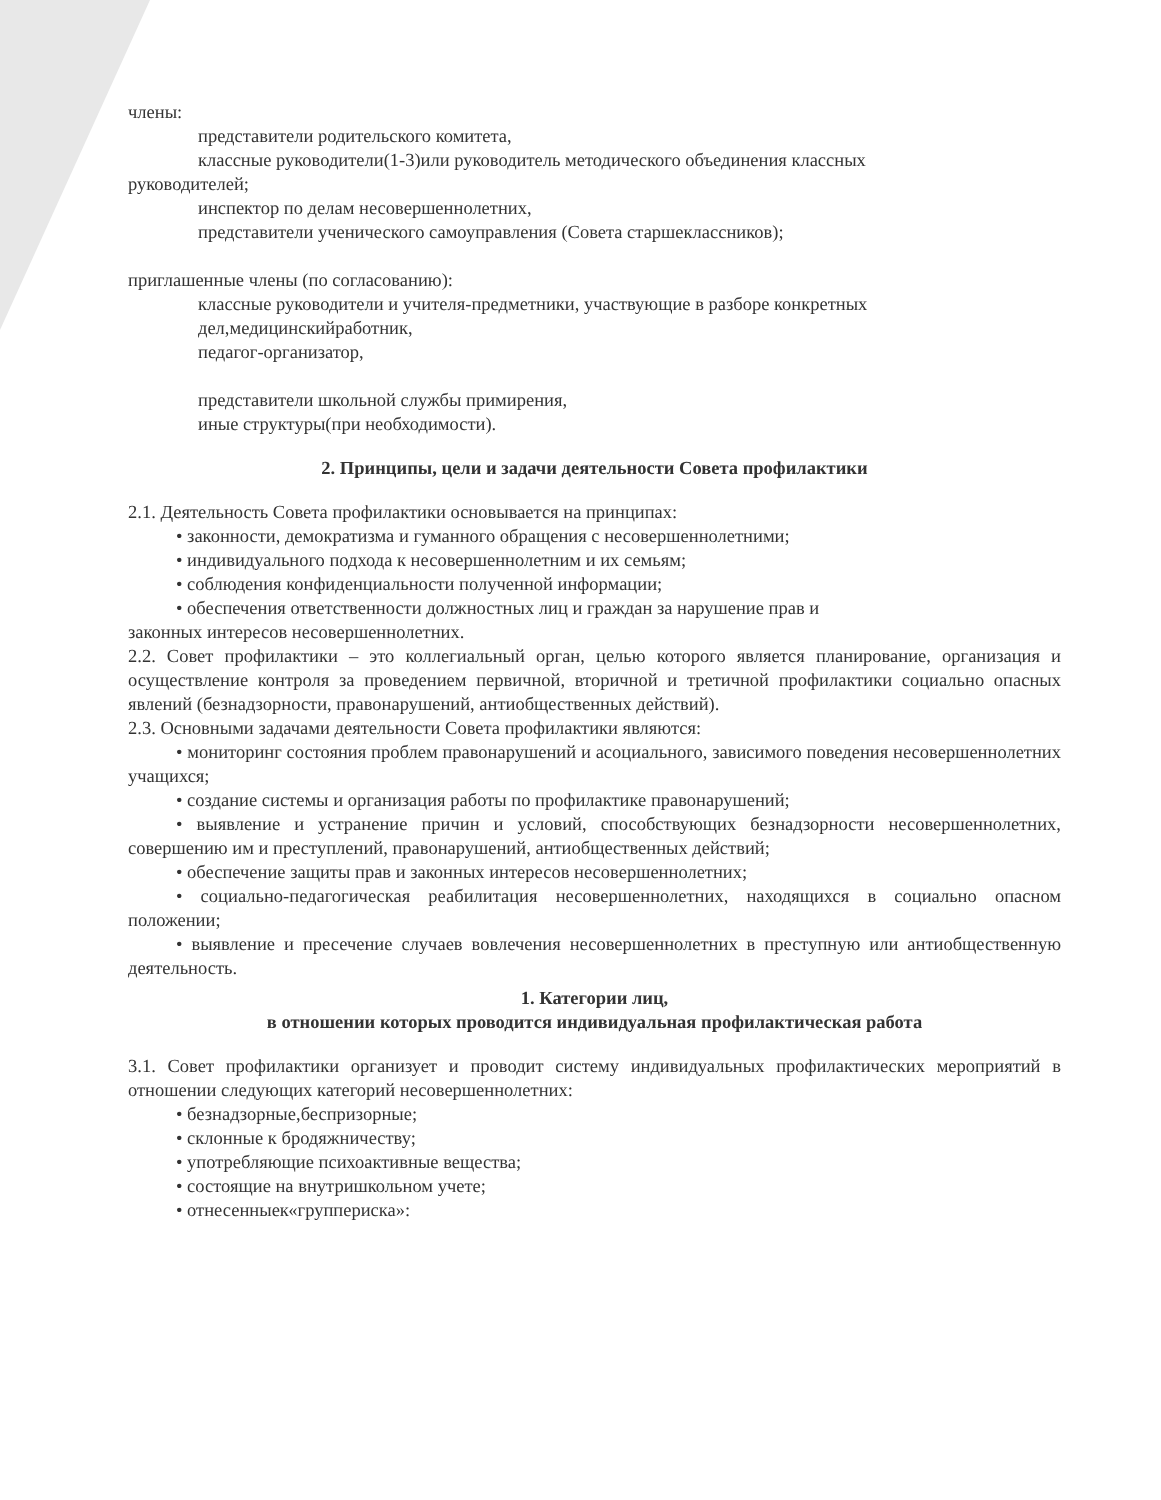члены:
представители родительского комитета,
классные руководители(1-3)или руководитель методического объединения классных
руководителей;
инспектор по делам несовершеннолетних,
представители ученического самоуправления (Совета старшеклассников);
приглашенные члены (по согласованию):
классные руководители и учителя-предметники, участвующие в разборе конкретных
дел,медицинскийработник,
педагог-организатор,
представители школьной службы примирения,
иные структуры(при необходимости).
2. Принципы, цели и задачи деятельности Совета профилактики
2.1. Деятельность Совета профилактики основывается на принципах:
• законности, демократизма и гуманного обращения с несовершеннолетними;
• индивидуального подхода к несовершеннолетним и их семьям;
• соблюдения конфиденциальности полученной информации;
• обеспечения ответственности должностных лиц и граждан за нарушение прав и
законных интересов несовершеннолетних.
2.2. Совет профилактики – это коллегиальный орган, целью которого является планирование, организация и осуществление контроля за проведением первичной, вторичной и третичной профилактики социально опасных явлений (безнадзорности, правонарушений, антиобщественных действий).
2.3. Основными задачами деятельности Совета профилактики являются:
• мониторинг состояния проблем правонарушений и асоциального, зависимого поведения несовершеннолетних учащихся;
• создание системы и организация работы по профилактике правонарушений;
• выявление и устранение причин и условий, способствующих безнадзорности несовершеннолетних, совершению им и преступлений, правонарушений, антиобщественных действий;
• обеспечение защиты прав и законных интересов несовершеннолетних;
• социально-педагогическая реабилитация несовершеннолетних, находящихся в социально опасном положении;
• выявление и пресечение случаев вовлечения несовершеннолетних в преступную или антиобщественную деятельность.
1. Категории лиц,
в отношении которых проводится индивидуальная профилактическая работа
3.1. Совет профилактики организует и проводит систему индивидуальных профилактических мероприятий в отношении следующих категорий несовершеннолетних:
• безнадзорные,беспризорные;
• склонные к бродяжничеству;
• употребляющие психоактивные вещества;
• состоящие на внутришкольном учете;
• отнесенныек«группериска»: